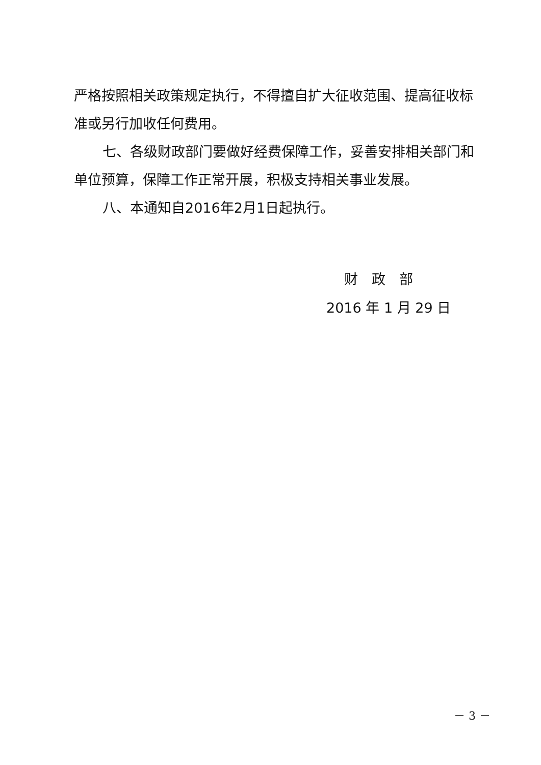严格按照相关政策规定执行，不得擅自扩大征收范围、提高征收标准或另行加收任何费用。
七、各级财政部门要做好经费保障工作，妥善安排相关部门和单位预算，保障工作正常开展，积极支持相关事业发展。
八、本通知自2016年2月1日起执行。
财　政　部
2016 年 1 月 29 日
－ 3 －